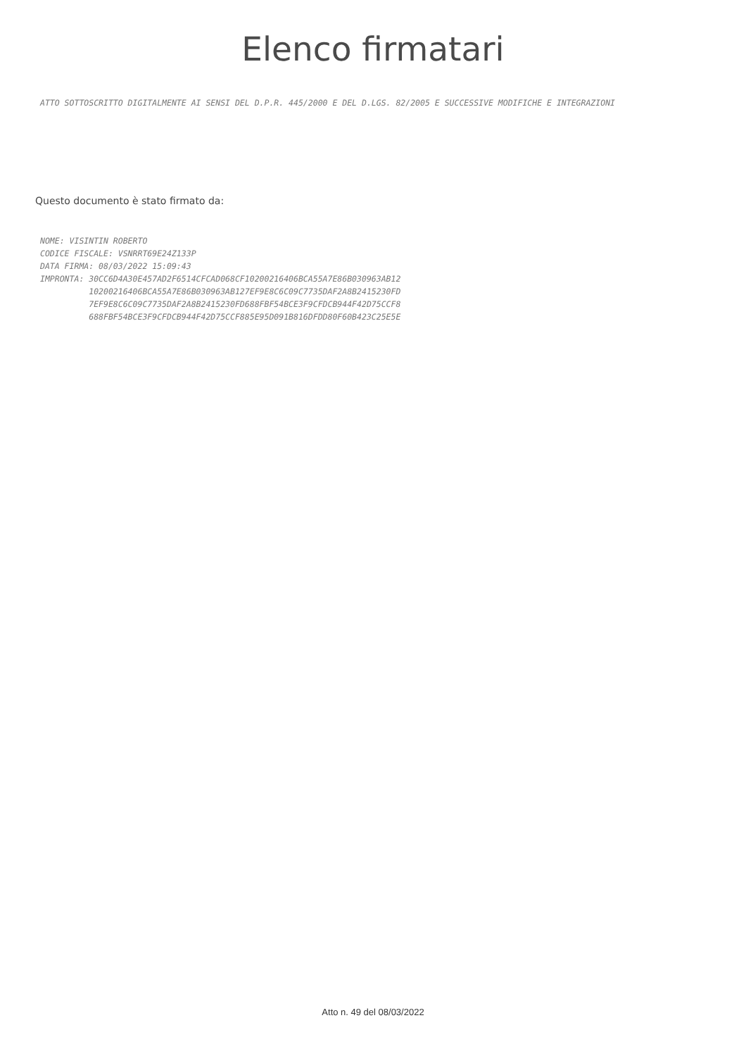Elenco firmatari
ATTO SOTTOSCRITTO DIGITALMENTE AI SENSI DEL D.P.R. 445/2000 E DEL D.LGS. 82/2005 E SUCCESSIVE MODIFICHE E INTEGRAZIONI
Questo documento è stato firmato da:
NOME: VISINTIN ROBERTO CODICE FISCALE: VSNRRT69E24Z133P DATA FIRMA: 08/03/2022 15:09:43 IMPRONTA: 30CC6D4A30E457AD2F6514CFCAD068CF10200216406BCA55A7E86B030963AB12 10200216406BCA55A7E86B030963AB127EF9E8C6C09C7735DAF2A8B2415230FD 7EF9E8C6C09C7735DAF2A8B2415230FD688FBF54BCE3F9CFDCB944F42D75CCF8 688FBF54BCE3F9CFDCB944F42D75CCF885E95D091B816DFDD80F60B423C25E5E
Atto n. 49 del 08/03/2022